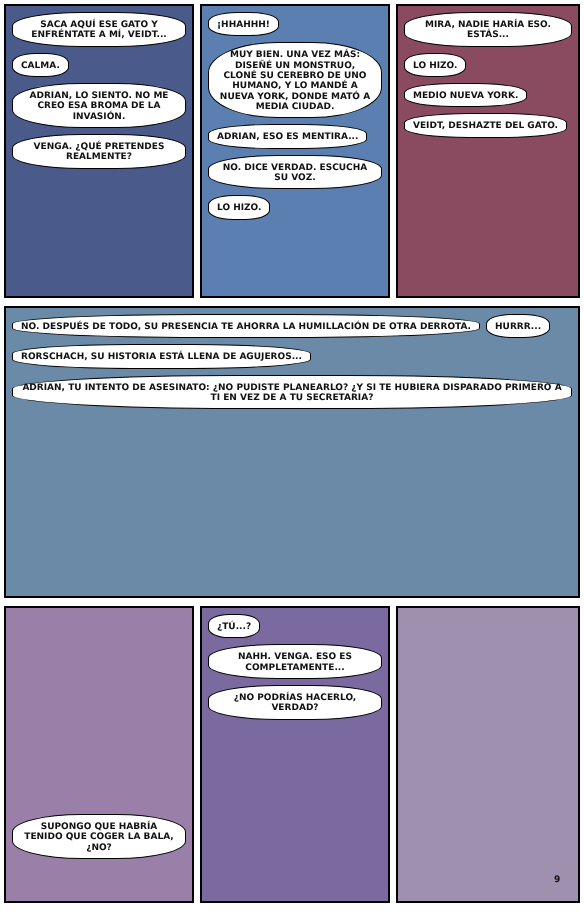SACA AQUÍ ESE GATO Y ENFRÉNTATE A MÍ, VEIDT...
CALMA.
ADRIAN, LO SIENTO. NO ME CREO ESA BROMA DE LA INVASIÓN.
VENGA. ¿QUÉ PRETENDES REALMENTE?
¡HHAHHH!
MUY BIEN. UNA VEZ MÁS: DISEÑÉ UN MONSTRUO, CLONÉ SU CEREBRO DE UNO HUMANO, Y LO MANDÉ A NUEVA YORK, DONDE MATÓ A MEDIA CIUDAD.
ADRIAN, ESO ES MENTIRA...
NO. DICE VERDAD. ESCUCHA SU VOZ.
LO HIZO.
MIRA, NADIE HARÍA ESO. ESTÁS...
LO HIZO.
MEDIO NUEVA YORK.
VEIDT, DESHAZTE DEL GATO.
NO. DESPUÉS DE TODO, SU PRESENCIA TE AHORRA LA HUMILLACIÓN DE OTRA DERROTA.
HURRR...
RORSCHACH, SU HISTORIA ESTÁ LLENA DE AGUJEROS...
ADRIAN, TU INTENTO DE ASESINATO: ¿NO PUDISTE PLANEARLO? ¿Y SI TE HUBIERA DISPARADO PRIMERO A TI EN VEZ DE A TU SECRETARIA?
SUPONGO QUE HABRÍA TENIDO QUE COGER LA BALA, ¿NO?
¿TÚ...?
NAHH. VENGA. ESO ES COMPLETAMENTE...
¿NO PODRÍAS HACERLO, VERDAD?
9